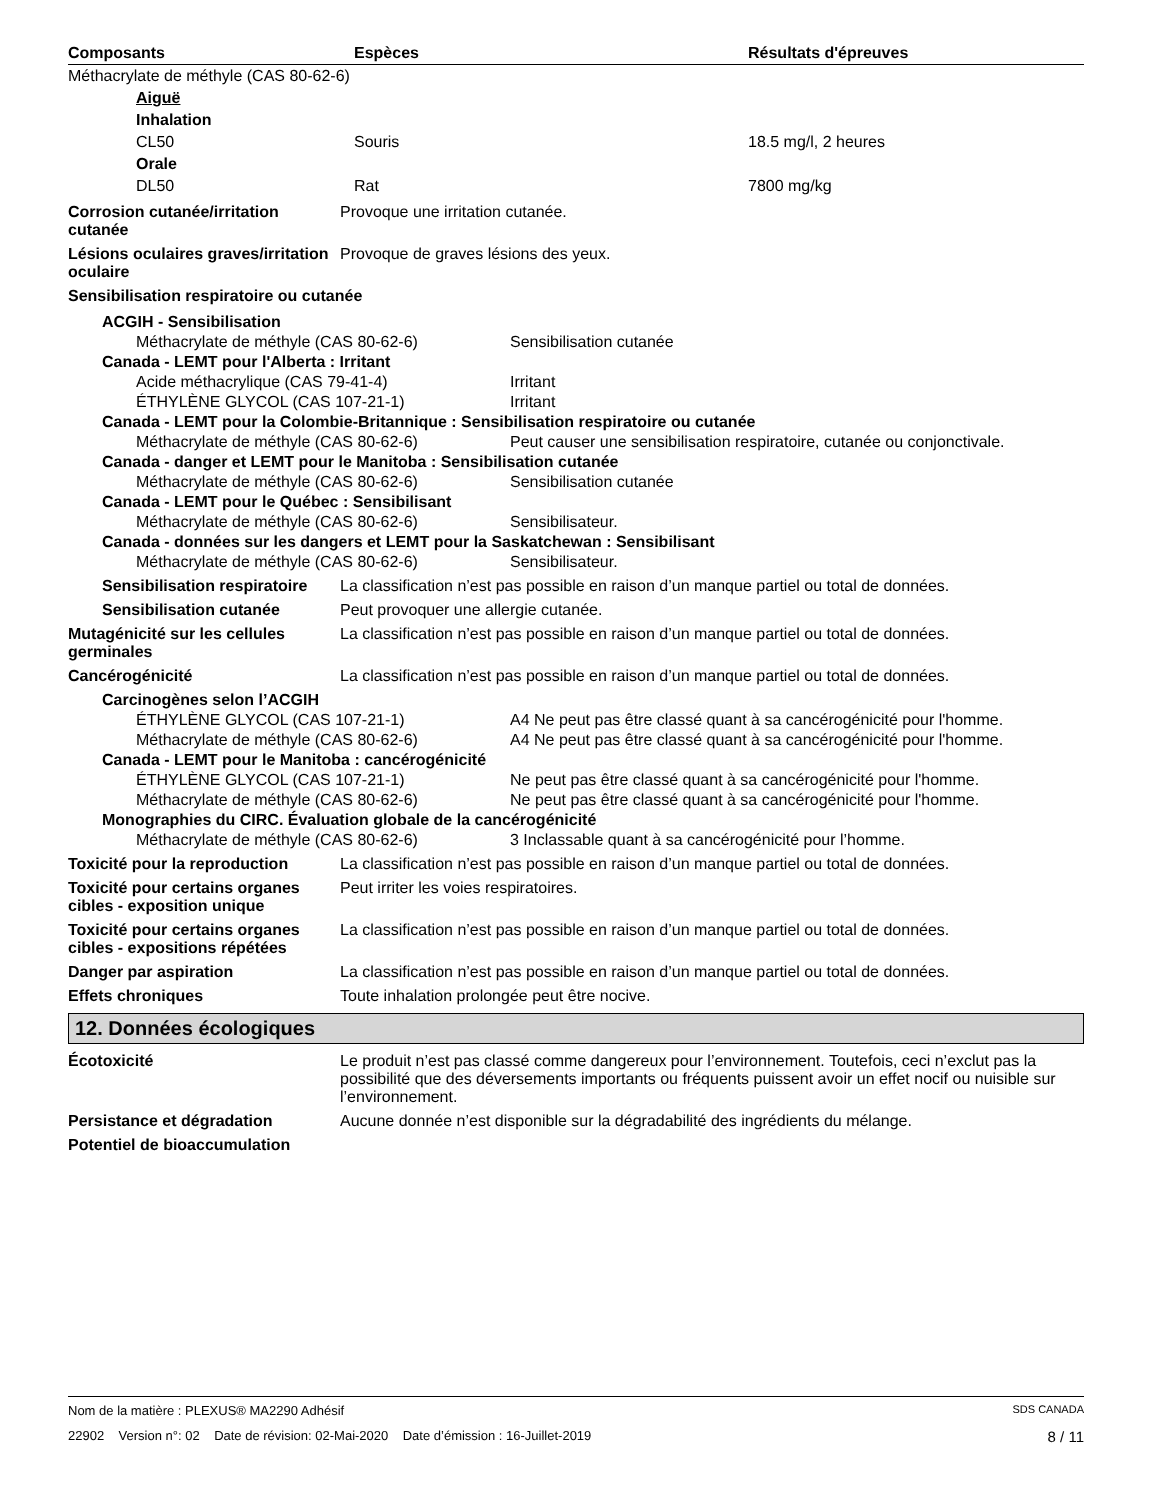| Composants | Espèces | Résultats d'épreuves |
| --- | --- | --- |
| Méthacrylate de méthyle (CAS 80-62-6) | | |
| Aiguë | | |
| Inhalation | | |
| CL50 | Souris | 18.5 mg/l, 2 heures |
| Orale | | |
| DL50 | Rat | 7800 mg/kg |
Corrosion cutanée/irritation cutanée
Provoque une irritation cutanée.
Lésions oculaires graves/irritation oculaire
Provoque de graves lésions des yeux.
Sensibilisation respiratoire ou cutanée
ACGIH - Sensibilisation
Méthacrylate de méthyle (CAS 80-62-6) Sensibilisation cutanée
Canada - LEMT pour l'Alberta : Irritant
Acide méthacrylique (CAS 79-41-4) Irritant
ÉTHYLÈNE GLYCOL (CAS 107-21-1) Irritant
Canada - LEMT pour la Colombie-Britannique : Sensibilisation respiratoire ou cutanée
Méthacrylate de méthyle (CAS 80-62-6) Peut causer une sensibilisation respiratoire, cutanée ou conjonctivale.
Canada - danger et LEMT pour le Manitoba : Sensibilisation cutanée
Méthacrylate de méthyle (CAS 80-62-6) Sensibilisation cutanée
Canada - LEMT pour le Québec : Sensibilisant
Méthacrylate de méthyle (CAS 80-62-6) Sensibilisateur.
Canada - données sur les dangers et LEMT pour la Saskatchewan : Sensibilisant
Méthacrylate de méthyle (CAS 80-62-6) Sensibilisateur.
Sensibilisation respiratoire
La classification n’est pas possible en raison d’un manque partiel ou total de données.
Sensibilisation cutanée Peut provoquer une allergie cutanée.
Mutagénicité sur les cellules germinales
La classification n’est pas possible en raison d’un manque partiel ou total de données.
Cancérogénicité La classification n’est pas possible en raison d’un manque partiel ou total de données.
Carcinogènes selon l’ACGIH
ÉTHYLÈNE GLYCOL (CAS 107-21-1) A4 Ne peut pas être classé quant à sa cancérogénicité pour l'homme.
Méthacrylate de méthyle (CAS 80-62-6) A4 Ne peut pas être classé quant à sa cancérogénicité pour l'homme.
Canada - LEMT pour le Manitoba : cancérogénicité
ÉTHYLÈNE GLYCOL (CAS 107-21-1) Ne peut pas être classé quant à sa cancérogénicité pour l'homme.
Méthacrylate de méthyle (CAS 80-62-6) Ne peut pas être classé quant à sa cancérogénicité pour l'homme.
Monographies du CIRC. Évaluation globale de la cancérogénicité
Méthacrylate de méthyle (CAS 80-62-6) 3 Inclassable quant à sa cancérogénicité pour l’homme.
Toxicité pour la reproduction
La classification n’est pas possible en raison d’un manque partiel ou total de données.
Toxicité pour certains organes cibles - exposition unique
Peut irriter les voies respiratoires.
Toxicité pour certains organes cibles - expositions répétées
La classification n’est pas possible en raison d’un manque partiel ou total de données.
Danger par aspiration La classification n’est pas possible en raison d’un manque partiel ou total de données.
Effets chroniques Toute inhalation prolongée peut être nocive.
12. Données écologiques
Écotoxicité Le produit n’est pas classé comme dangereux pour l’environnement. Toutefois, ceci n’exclut pas la possibilité que des déversements importants ou fréquents puissent avoir un effet nocif ou nuisible sur l’environnement.
Persistance et dégradation Aucune donnée n’est disponible sur la dégradabilité des ingrédients du mélange.
Potentiel de bioaccumulation
Nom de la matière : PLEXUS® MA2290 Adhésif SDS CANADA
22902 Version n°: 02 Date de révision: 02-Mai-2020 Date d’émission : 16-Juillet-2019 8 / 11